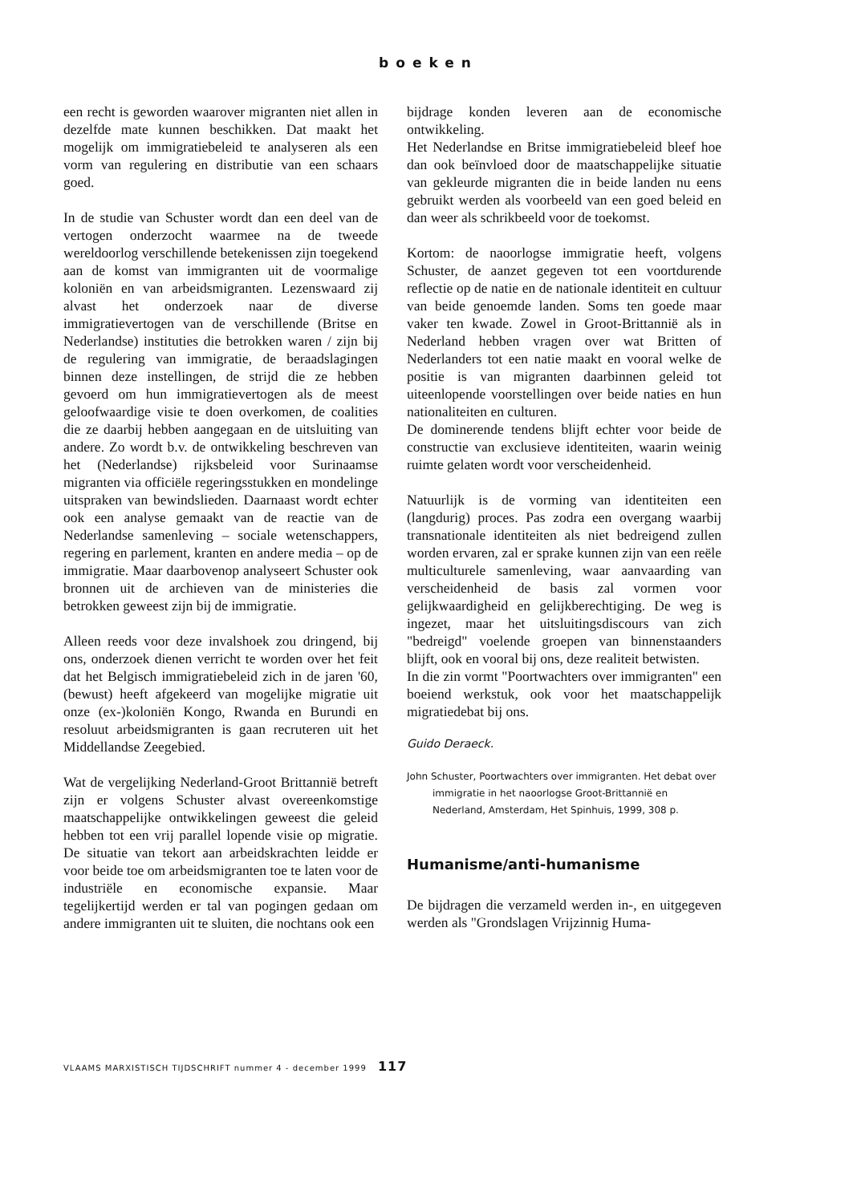boeken
een recht is geworden waarover migranten niet allen in dezelfde mate kunnen beschikken. Dat maakt het mogelijk om immigratiebeleid te analyseren als een vorm van regulering en distributie van een schaars goed.
In de studie van Schuster wordt dan een deel van de vertogen onderzocht waarmee na de tweede wereldoorlog verschillende betekenissen zijn toegekend aan de komst van immigranten uit de voormalige koloniën en van arbeidsmigranten. Lezenswaard zij alvast het onderzoek naar de diverse immigratievertogen van de verschillende (Britse en Nederlandse) instituties die betrokken waren / zijn bij de regulering van immigratie, de beraadslagingen binnen deze instellingen, de strijd die ze hebben gevoerd om hun immigratievertogen als de meest geloofwaardige visie te doen overkomen, de coalities die ze daarbij hebben aangegaan en de uitsluiting van andere. Zo wordt b.v. de ontwikkeling beschreven van het (Nederlandse) rijksbeleid voor Surinaamse migranten via officiële regeringsstukken en mondelinge uitspraken van bewindslieden. Daarnaast wordt echter ook een analyse gemaakt van de reactie van de Nederlandse samenleving – sociale wetenschappers, regering en parlement, kranten en andere media – op de immigratie. Maar daarbovenop analyseert Schuster ook bronnen uit de archieven van de ministeries die betrokken geweest zijn bij de immigratie.
Alleen reeds voor deze invalshoek zou dringend, bij ons, onderzoek dienen verricht te worden over het feit dat het Belgisch immigratiebeleid zich in de jaren '60, (bewust) heeft afgekeerd van mogelijke migratie uit onze (ex-)koloniën Kongo, Rwanda en Burundi en resoluut arbeidsmigranten is gaan recruteren uit het Middellandse Zeegebied.
Wat de vergelijking Nederland-Groot Brittannië betreft zijn er volgens Schuster alvast overeenkomstige maatschappelijke ontwikkelingen geweest die geleid hebben tot een vrij parallel lopende visie op migratie. De situatie van tekort aan arbeidskrachten leidde er voor beide toe om arbeidsmigranten toe te laten voor de industriële en economische expansie. Maar tegelijkertijd werden er tal van pogingen gedaan om andere immigranten uit te sluiten, die nochtans ook een
bijdrage konden leveren aan de economische ontwikkeling.
Het Nederlandse en Britse immigratiebeleid bleef hoe dan ook beïnvloed door de maatschappelijke situatie van gekleurde migranten die in beide landen nu eens gebruikt werden als voorbeeld van een goed beleid en dan weer als schrikbeeld voor de toekomst.
Kortom: de naoorlogse immigratie heeft, volgens Schuster, de aanzet gegeven tot een voortdurende reflectie op de natie en de nationale identiteit en cultuur van beide genoemde landen. Soms ten goede maar vaker ten kwade. Zowel in Groot-Brittannië als in Nederland hebben vragen over wat Britten of Nederlanders tot een natie maakt en vooral welke de positie is van migranten daarbinnen geleid tot uiteenlopende voorstellingen over beide naties en hun nationaliteiten en culturen.
De dominerende tendens blijft echter voor beide de constructie van exclusieve identiteiten, waarin weinig ruimte gelaten wordt voor verscheidenheid.
Natuurlijk is de vorming van identiteiten een (langdurig) proces. Pas zodra een overgang waarbij transnationale identiteiten als niet bedreigend zullen worden ervaren, zal er sprake kunnen zijn van een reële multiculturele samenleving, waar aanvaarding van verscheidenheid de basis zal vormen voor gelijkwaardigheid en gelijkberechtiging. De weg is ingezet, maar het uitsluitingsdiscours van zich "bedreigd" voelende groepen van binnenstaanders blijft, ook en vooral bij ons, deze realiteit betwisten.
In die zin vormt "Poortwachters over immigranten" een boeiend werkstuk, ook voor het maatschappelijk migratiedebat bij ons.
Guido Deraeck.
John Schuster, Poortwachters over immigranten. Het debat over immigratie in het naoorlogse Groot-Brittannië en Nederland, Amsterdam, Het Spinhuis, 1999, 308 p.
Humanisme/anti-humanisme
De bijdragen die verzameld werden in-, en uitgegeven werden als "Grondslagen Vrijzinnig Huma-
VLAAMS MARXISTISCH TIJDSCHRIFT nummer 4 - december 1999 117